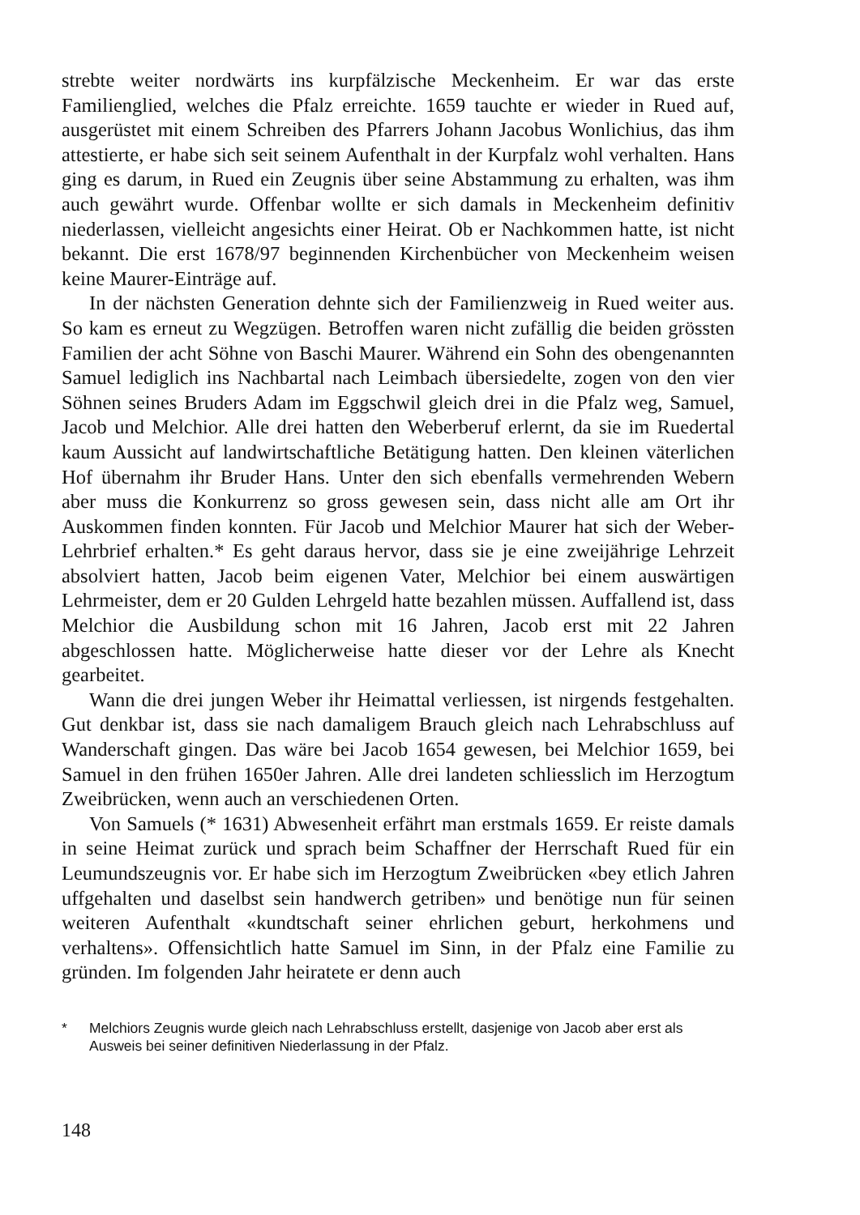strebte weiter nordwärts ins kurpfälzische Meckenheim. Er war das erste Familienglied, welches die Pfalz erreichte. 1659 tauchte er wieder in Rued auf, ausgerüstet mit einem Schreiben des Pfarrers Johann Jacobus Wonlichius, das ihm attestierte, er habe sich seit seinem Aufenthalt in der Kurpfalz wohl verhalten. Hans ging es darum, in Rued ein Zeugnis über seine Abstammung zu erhalten, was ihm auch gewährt wurde. Offenbar wollte er sich damals in Meckenheim definitiv niederlassen, vielleicht angesichts einer Heirat. Ob er Nachkommen hatte, ist nicht bekannt. Die erst 1678/97 beginnenden Kirchenbücher von Meckenheim weisen keine Maurer-Einträge auf.
In der nächsten Generation dehnte sich der Familienzweig in Rued weiter aus. So kam es erneut zu Wegzügen. Betroffen waren nicht zufällig die beiden grössten Familien der acht Söhne von Baschi Maurer. Während ein Sohn des obengenannten Samuel lediglich ins Nachbartal nach Leimbach übersiedelte, zogen von den vier Söhnen seines Bruders Adam im Eggschwil gleich drei in die Pfalz weg, Samuel, Jacob und Melchior. Alle drei hatten den Weberberuf erlernt, da sie im Ruedertal kaum Aussicht auf landwirtschaftliche Betätigung hatten. Den kleinen väterlichen Hof übernahm ihr Bruder Hans. Unter den sich ebenfalls vermehrenden Webern aber muss die Konkurrenz so gross gewesen sein, dass nicht alle am Ort ihr Auskommen finden konnten. Für Jacob und Melchior Maurer hat sich der Weber-Lehrbrief erhalten.* Es geht daraus hervor, dass sie je eine zweijährige Lehrzeit absolviert hatten, Jacob beim eigenen Vater, Melchior bei einem auswärtigen Lehrmeister, dem er 20 Gulden Lehrgeld hatte bezahlen müssen. Auffallend ist, dass Melchior die Ausbildung schon mit 16 Jahren, Jacob erst mit 22 Jahren abgeschlossen hatte. Möglicherweise hatte dieser vor der Lehre als Knecht gearbeitet.
Wann die drei jungen Weber ihr Heimattal verliessen, ist nirgends festgehalten. Gut denkbar ist, dass sie nach damaligem Brauch gleich nach Lehrabschluss auf Wanderschaft gingen. Das wäre bei Jacob 1654 gewesen, bei Melchior 1659, bei Samuel in den frühen 1650er Jahren. Alle drei landeten schliesslich im Herzogtum Zweibrücken, wenn auch an verschiedenen Orten.
Von Samuels (* 1631) Abwesenheit erfährt man erstmals 1659. Er reiste damals in seine Heimat zurück und sprach beim Schaffner der Herrschaft Rued für ein Leumundszeugnis vor. Er habe sich im Herzogtum Zweibrücken «bey etlich Jahren uffgehalten und daselbst sein handwerch getriben» und benötige nun für seinen weiteren Aufenthalt «kundtschaft seiner ehrlichen geburt, herkohmens und verhaltens». Offensichtlich hatte Samuel im Sinn, in der Pfalz eine Familie zu gründen. Im folgenden Jahr heiratete er denn auch
* Melchiors Zeugnis wurde gleich nach Lehrabschluss erstellt, dasjenige von Jacob aber erst als Ausweis bei seiner definitiven Niederlassung in der Pfalz.
148